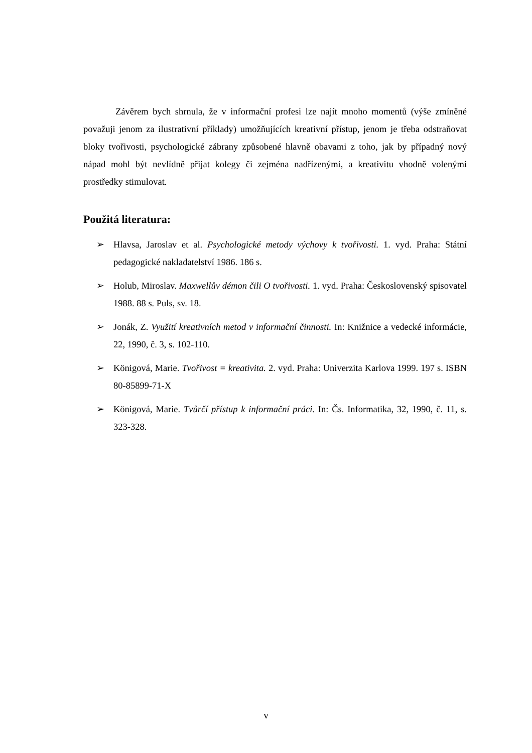Závěrem bych shrnula, že v informační profesi lze najít mnoho momentů (výše zmíněné považuji jenom za ilustrativní příklady) umožňujících kreativní přístup, jenom je třeba odstraňovat bloky tvořivosti, psychologické zábrany způsobené hlavně obavami z toho, jak by případný nový nápad mohl být nevlídně přijat kolegy či zejména nadřízenými, a kreativitu vhodně volenými prostředky stimulovat.
Použitá literatura:
➢ Hlavsa, Jaroslav et al. Psychologické metody výchovy k tvořivosti. 1. vyd. Praha: Státní pedagogické nakladatelství 1986. 186 s.
➢ Holub, Miroslav. Maxwellův démon čili O tvořivosti. 1. vyd. Praha: Československý spisovatel 1988. 88 s. Puls, sv. 18.
➢ Jonák, Z. Využití kreativních metod v informační činnosti. In: Knižnice a vedecké informácie, 22, 1990, č. 3, s. 102-110.
➢ Königová, Marie. Tvořivost = kreativita. 2. vyd. Praha: Univerzita Karlova 1999. 197 s. ISBN 80-85899-71-X
➢ Königová, Marie. Tvůrčí přístup k informační práci. In: Čs. Informatika, 32, 1990, č. 11, s. 323-328.
v